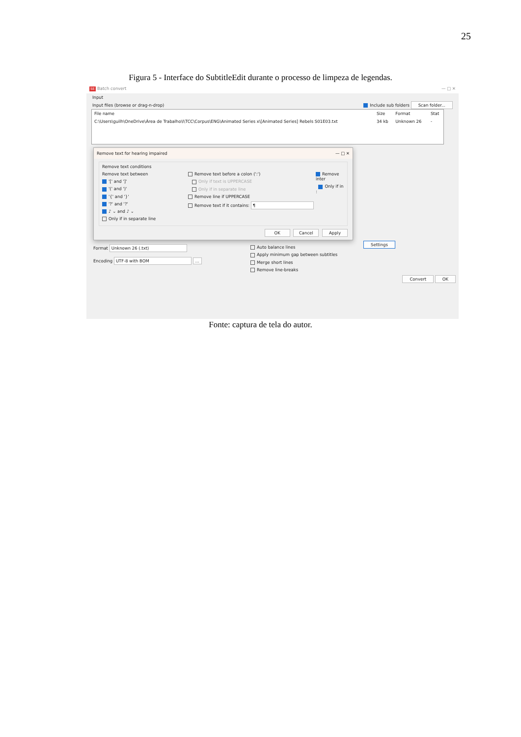25
Figura 5 - Interface do SubtitleEdit durante o processo de limpeza de legendas.
SE Batch convert — □ ✕
Input
Input files (browse or drag-n-drop) Include sub folders Scan folder...
| File name | Size | Format | Stat |
| --- | --- | --- | --- |
| C:\Users\guilh\OneDrive\Área de Trabalho\I\TCC\Corpus\ENG\Animated Series x\[Animated Series] Rebels S01E03.txt | 34 kb | Unknown 26 | - |
Remove text for hearing impaired — □ ✕
Remove text conditions
Remove text between
'[' and ']'
'(' and ')'
'{' and '}'
'?' and '?'
♪ ⌄ and ♪ ⌄
Only if in separate line
Remove text before a colon (':')
Only if text is UPPERCASE
Only if in separate line
Remove line if UPPERCASE
Remove text if it contains: ¶
Remove inter
Only if in :
OK Cancel Apply
Format Unknown 26 (.txt)
Encoding UTF-8 with BOM ...
Auto balance lines
Apply minimum gap between subtitles
Merge short lines
Remove line-breaks
Settings
Convert OK
Fonte: captura de tela do autor.